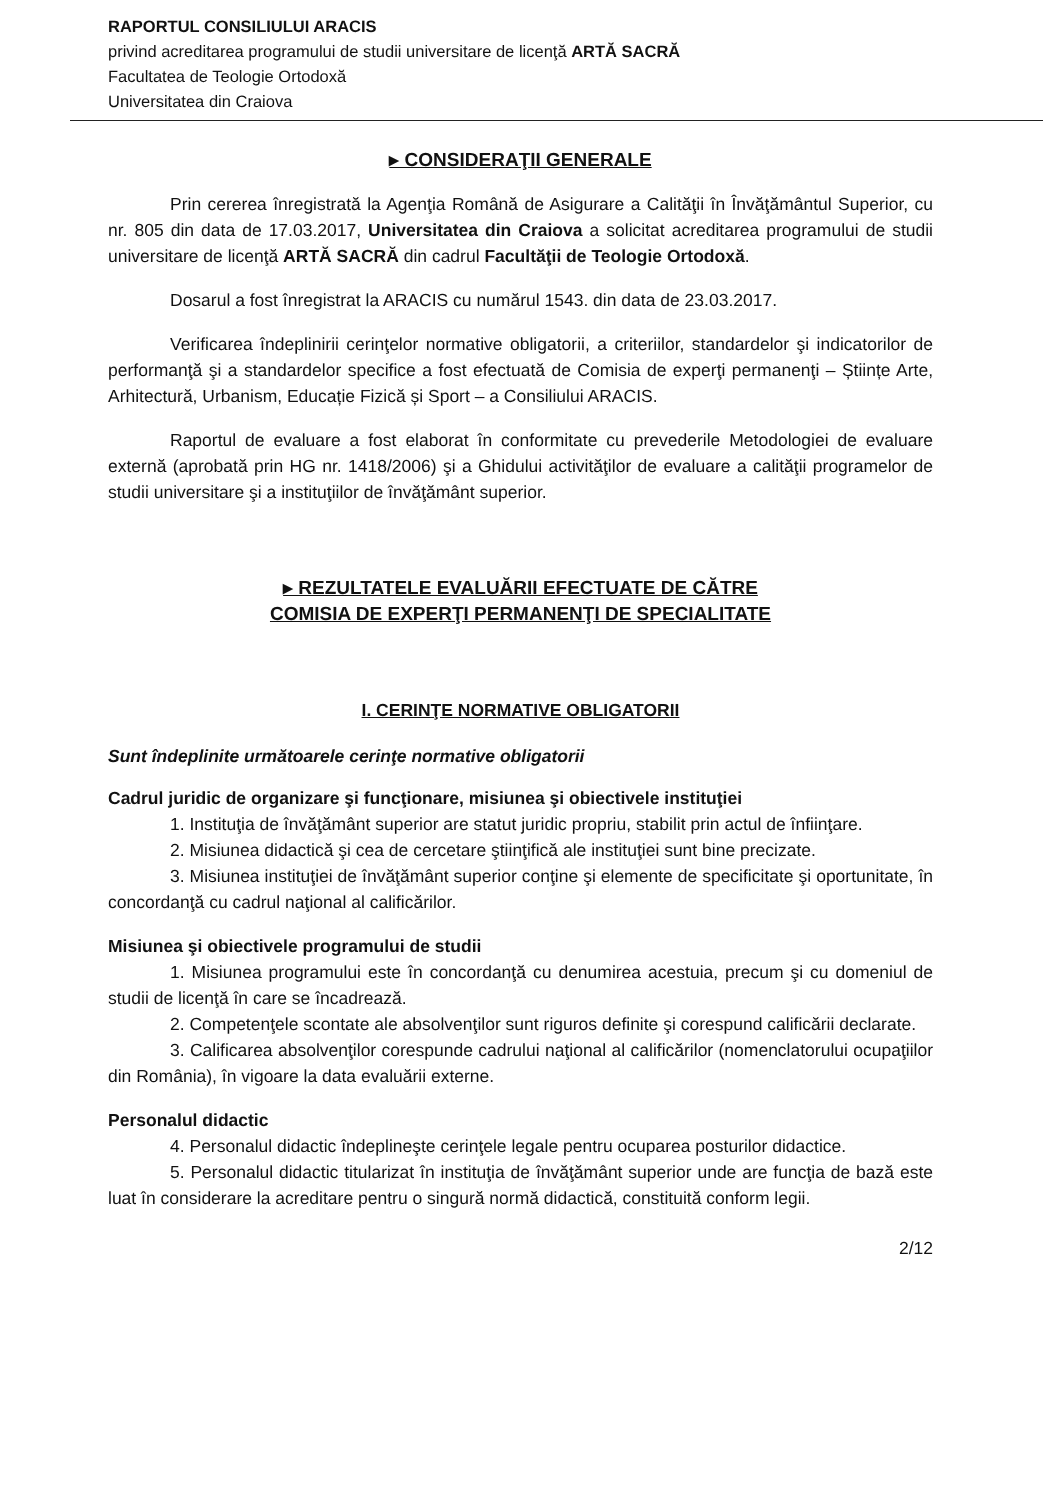RAPORTUL CONSILIULUI ARACIS
privind acreditarea programului de studii universitare de licenţă ARTĂ SACRĂ
Facultatea de Teologie Ortodoxă
Universitatea din Craiova
▸ CONSIDERAŢII GENERALE
Prin cererea înregistrată la Agenţia Română de Asigurare a Calităţii în Învăţământul Superior, cu nr. 805 din data de 17.03.2017, Universitatea din Craiova a solicitat acreditarea programului de studii universitare de licenţă ARTĂ SACRĂ din cadrul Facultăţii de Teologie Ortodoxă.
Dosarul a fost înregistrat la ARACIS cu numărul 1543. din data de 23.03.2017.
Verificarea îndeplinirii cerinţelor normative obligatorii, a criteriilor, standardelor şi indicatorilor de performanţă şi a standardelor specifice a fost efectuată de Comisia de experţi permanenţi – Științe Arte, Arhitectură, Urbanism, Educație Fizică și Sport – a Consiliului ARACIS.
Raportul de evaluare a fost elaborat în conformitate cu prevederile Metodologiei de evaluare externă (aprobată prin HG nr. 1418/2006) şi a Ghidului activităţilor de evaluare a calităţii programelor de studii universitare şi a instituţiilor de învăţământ superior.
▸ REZULTATELE EVALUĂRII EFECTUATE DE CĂTRE
COMISIA DE EXPERŢI PERMANENŢI DE SPECIALITATE
I. CERINŢE NORMATIVE OBLIGATORII
Sunt îndeplinite următoarele cerinţe normative obligatorii
Cadrul juridic de organizare şi funcţionare, misiunea şi obiectivele instituţiei
1. Instituţia de învăţământ superior are statut juridic propriu, stabilit prin actul de înfiinţare.
2. Misiunea didactică şi cea de cercetare ştiinţifică ale instituţiei sunt bine precizate.
3. Misiunea instituţiei de învăţământ superior conţine şi elemente de specificitate şi oportunitate, în concordanţă cu cadrul naţional al calificărilor.
Misiunea şi obiectivele programului de studii
1. Misiunea programului este în concordanţă cu denumirea acestuia, precum şi cu domeniul de studii de licenţă în care se încadrează.
2. Competenţele scontate ale absolvenţilor sunt riguros definite şi corespund calificării declarate.
3. Calificarea absolvenţilor corespunde cadrului naţional al calificărilor (nomenclatorului ocupaţiilor din România), în vigoare la data evaluării externe.
Personalul didactic
4. Personalul didactic îndeplineşte cerinţele legale pentru ocuparea posturilor didactice.
5. Personalul didactic titularizat în instituţia de învăţământ superior unde are funcţia de bază este luat în considerare la acreditare pentru o singură normă didactică, constituită conform legii.
2/12